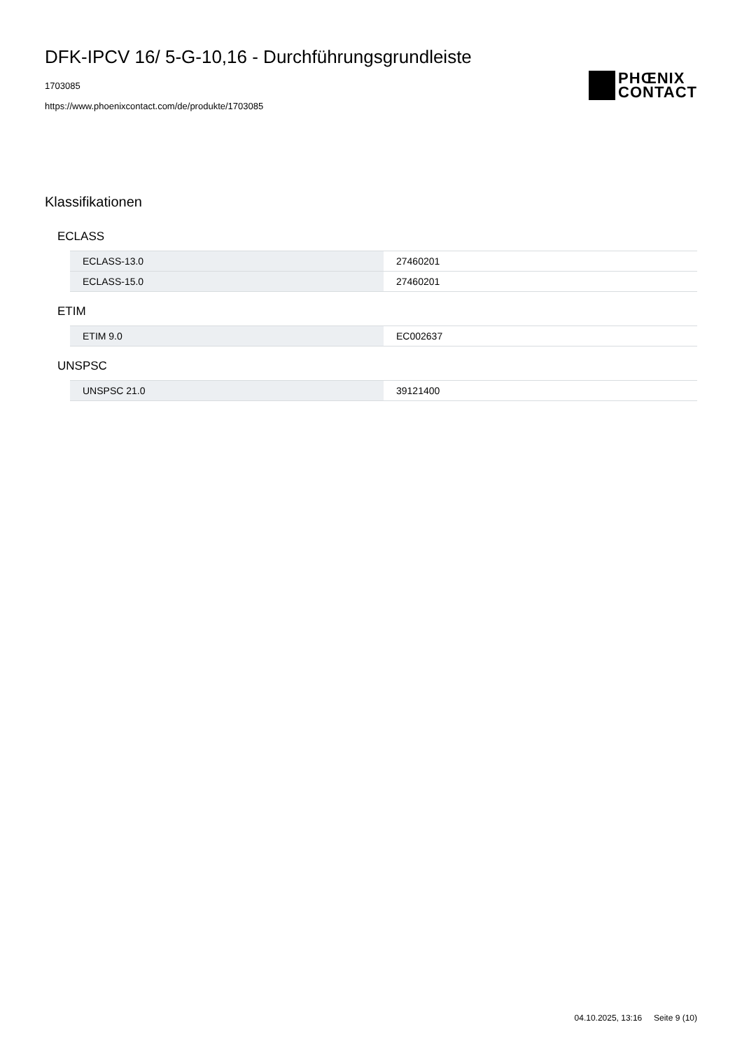DFK-IPCV 16/ 5-G-10,16 - Durchführungsgrundleiste
1703085
https://www.phoenixcontact.com/de/produkte/1703085
PHŒNIX
CONTACT
Klassifikationen
ECLASS
| ECLASS-13.0 | 27460201 |
| ECLASS-15.0 | 27460201 |
ETIM
| ETIM 9.0 | EC002637 |
UNSPSC
| UNSPSC 21.0 | 39121400 |
04.10.2025, 13:16 Seite 9 (10)